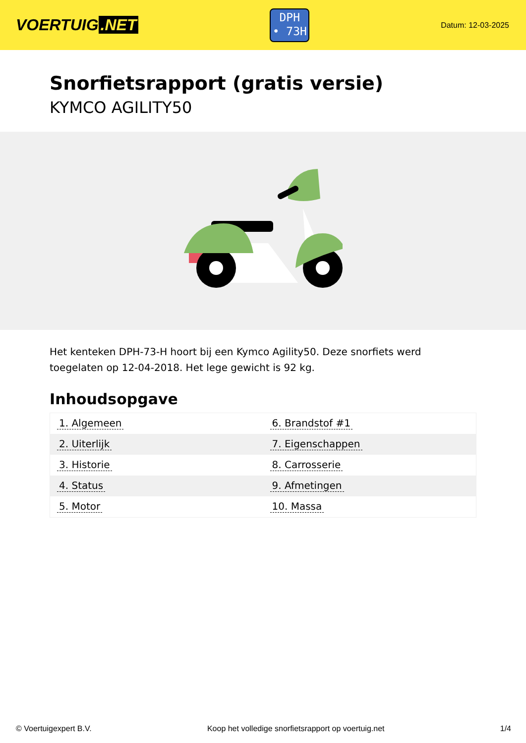VOERTUIG.NET
DPH
• 73H
Datum: 12-03-2025
Snorfietsrapport (gratis versie)
KYMCO AGILITY50
Het kenteken DPH-73-H hoort bij een Kymco Agility50. Deze snorfiets werd toegelaten op 12-04-2018. Het lege gewicht is 92 kg.
Inhoudsopgave
| 1. Algemeen | 6. Brandstof #1 |
| 2. Uiterlijk | 7. Eigenschappen |
| 3. Historie | 8. Carrosserie |
| 4. Status | 9. Afmetingen |
| 5. Motor | 10. Massa |
© Voertuigexpert B.V. Koop het volledige snorfietsrapport op voertuig.net 1/4